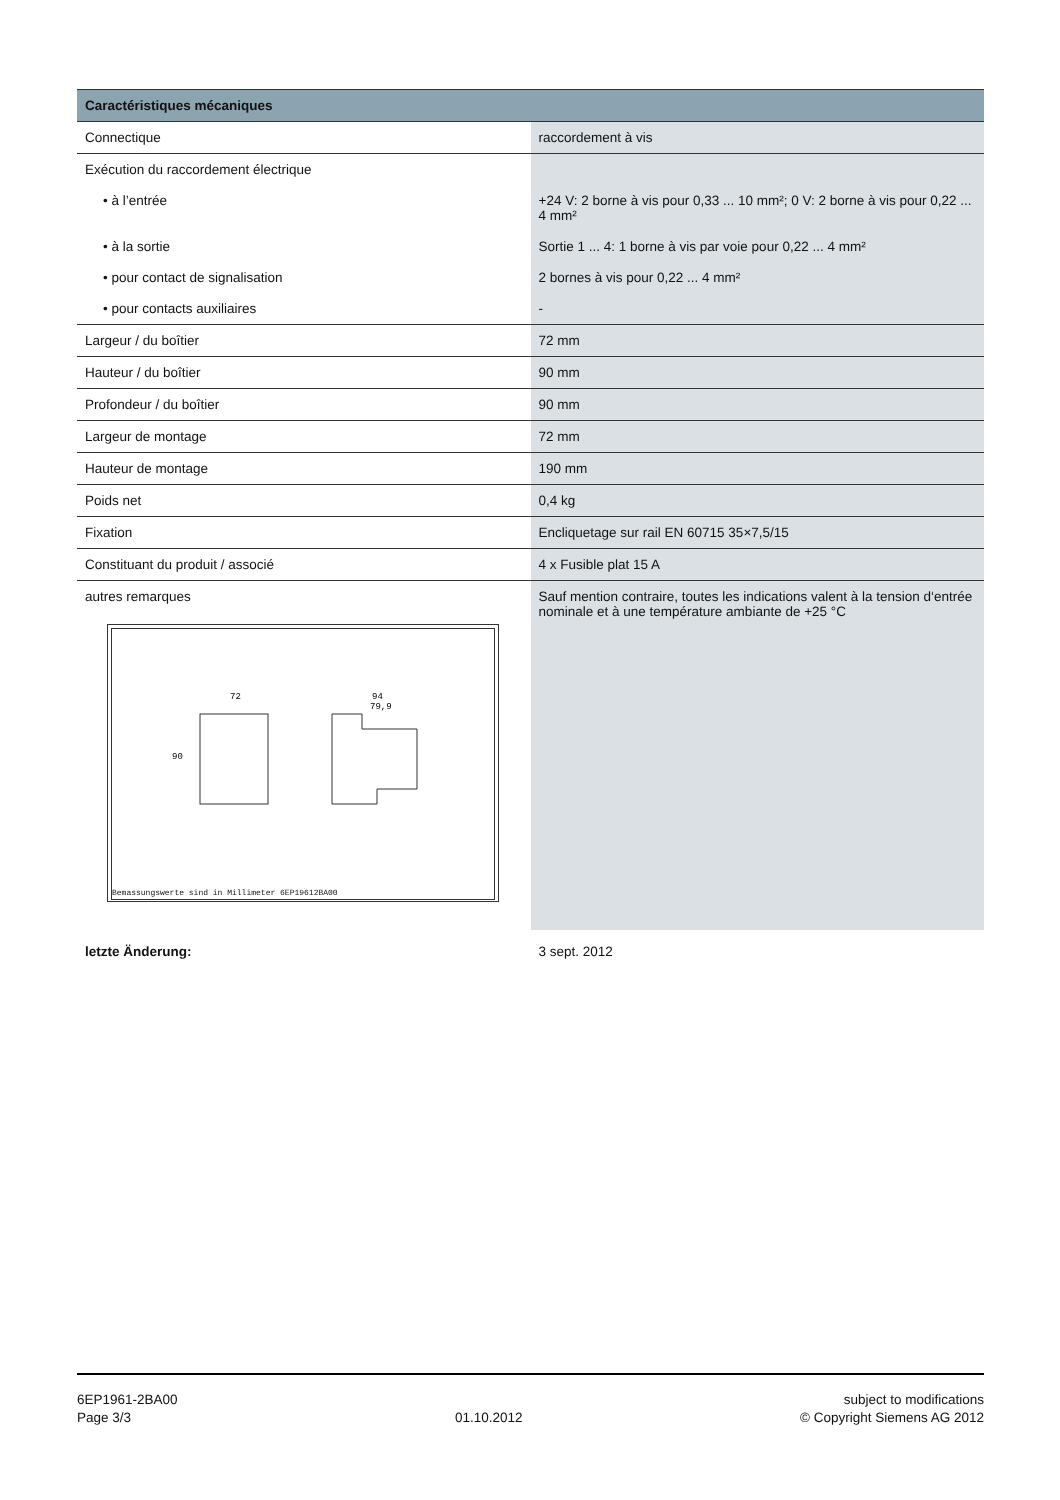| Caractéristiques mécaniques | |
| --- | --- |
| Connectique | raccordement à vis |
| Exécution du raccordement électrique | |
| • à l’entrée | +24 V: 2 borne à vis pour 0,33 ... 10 mm²; 0 V: 2 borne à vis pour 0,22 ... 4 mm² |
| • à la sortie | Sortie 1 ... 4: 1 borne à vis par voie pour 0,22 ... 4 mm² |
| • pour contact de signalisation | 2 bornes à vis pour 0,22 ... 4 mm² |
| • pour contacts auxiliaires | - |
| Largeur / du boîtier | 72 mm |
| Hauteur / du boîtier | 90 mm |
| Profondeur / du boîtier | 90 mm |
| Largeur de montage | 72 mm |
| Hauteur de montage | 190 mm |
| Poids net | 0,4 kg |
| Fixation | Encliquetage sur rail EN 60715 35×7,5/15 |
| Constituant du produit / associé | 4 x Fusible plat 15 A |
| autres remarques 72 90 94 79,9 Bemassungswerte sind in Millimeter 6EP19612BA00 | Sauf mention contraire, toutes les indications valent à la tension d‘entrée nominale et à une température ambiante de +25 °C |
| letzte Änderung: | 3 sept. 2012 |
6EP1961-2BA00
Page 3/3
01.10.2012 subject to modifications
© Copyright Siemens AG 2012